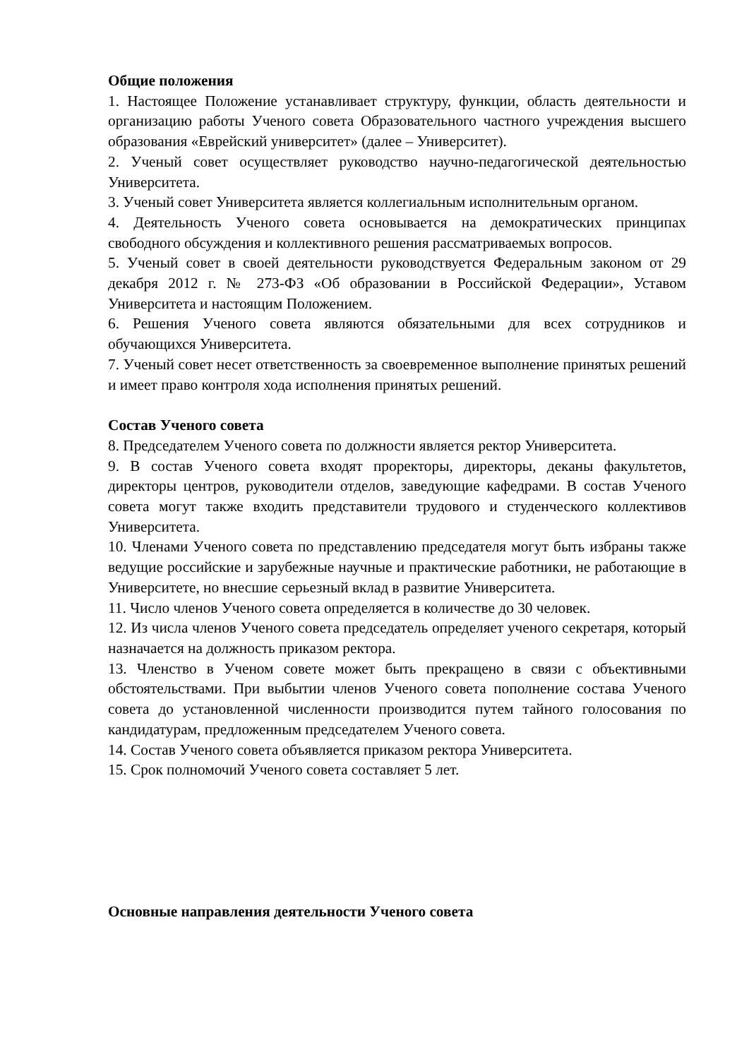Общие положения
1. Настоящее Положение устанавливает структуру, функции, область деятельности и организацию работы Ученого совета Образовательного частного учреждения высшего образования «Еврейский университет» (далее – Университет).
2. Ученый совет осуществляет руководство научно-педагогической деятельностью Университета.
3. Ученый совет Университета является коллегиальным исполнительным органом.
4. Деятельность Ученого совета основывается на демократических принципах свободного обсуждения и коллективного решения рассматриваемых вопросов.
5. Ученый совет в своей деятельности руководствуется Федеральным законом от 29 декабря 2012 г. № 273-ФЗ «Об образовании в Российской Федерации», Уставом Университета и настоящим Положением.
6. Решения Ученого совета являются обязательными для всех сотрудников и обучающихся Университета.
7. Ученый совет несет ответственность за своевременное выполнение принятых решений и имеет право контроля хода исполнения принятых решений.
Состав Ученого совета
8. Председателем Ученого совета по должности является ректор Университета.
9. В состав Ученого совета входят проректоры, директоры, деканы факультетов, директоры центров, руководители отделов, заведующие кафедрами. В состав Ученого совета могут также входить представители трудового и студенческого коллективов Университета.
10. Членами Ученого совета по представлению председателя могут быть избраны также ведущие российские и зарубежные научные и практические работники, не работающие в Университете, но внесшие серьезный вклад в развитие Университета.
11. Число членов Ученого совета определяется в количестве до 30 человек.
12. Из числа членов Ученого совета председатель определяет ученого секретаря, который назначается на должность приказом ректора.
13. Членство в Ученом совете может быть прекращено в связи с объективными обстоятельствами. При выбытии членов Ученого совета пополнение состава Ученого совета до установленной численности производится путем тайного голосования по кандидатурам, предложенным председателем Ученого совета.
14. Состав Ученого совета объявляется приказом ректора Университета.
15. Срок полномочий Ученого совета составляет 5 лет.
Основные направления деятельности Ученого совета